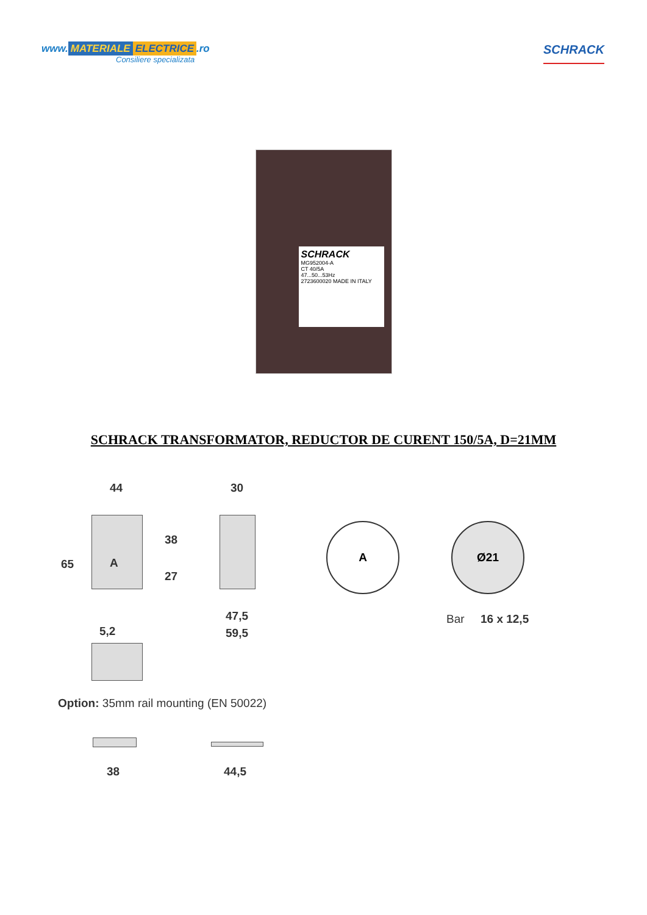www. MATERIALE ELECTRICE.ro
Consiliere specializata
SCHRACK
SCHRACK
MG952004-A
CT 40/5A
47...50...53Hz
2723600020 MADE IN ITALY
SCHRACK TRANSFORMATOR, REDUCTOR DE CURENT 150/5A, D=21MM
44 30
38
65 A
27
47,5
59,5 5,2
A Ø21
Bar 16 x 12,5
Option: 35mm rail mounting (EN 50022)
38 44,5